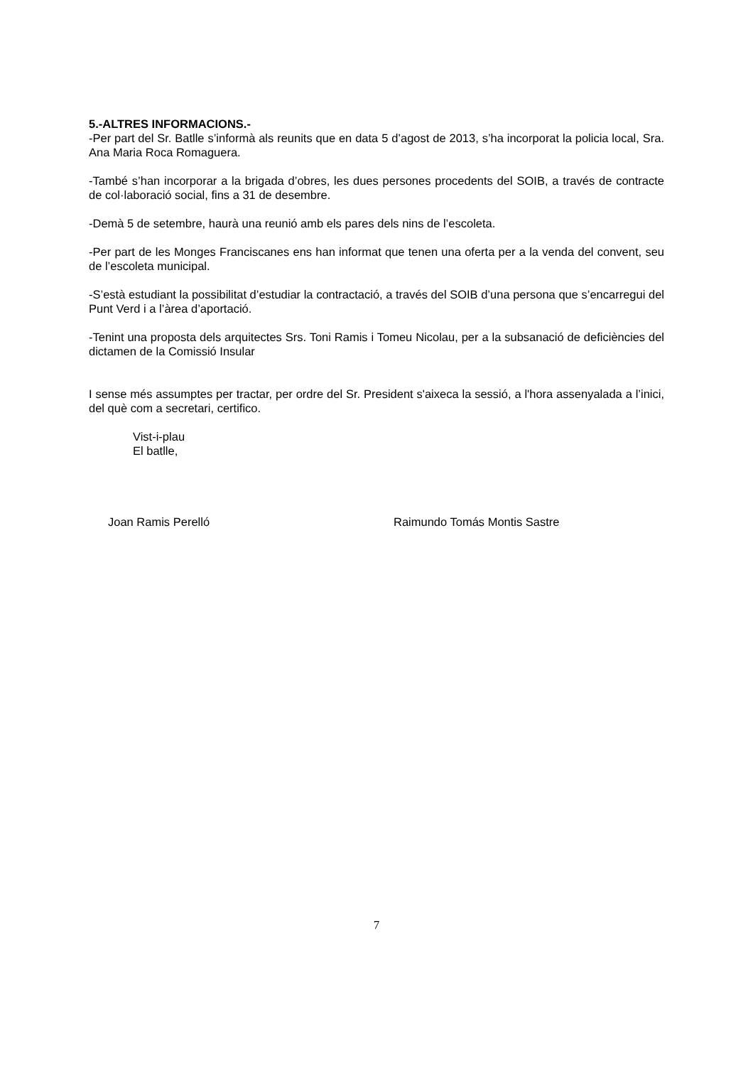5.-ALTRES INFORMACIONS.-
-Per part del Sr. Batlle s’informà als reunits que en data 5 d’agost de 2013, s’ha incorporat la policia local, Sra. Ana Maria Roca Romaguera.
-També s’han incorporar a la brigada d’obres, les dues persones procedents del SOIB, a través de contracte de col·laboració social, fins a 31 de desembre.
-Demà 5 de setembre, haurà una reunió amb els pares dels nins de l’escoleta.
-Per part de les Monges Franciscanes ens han informat que tenen una oferta per a la venda del convent, seu de l’escoleta municipal.
-S’està estudiant la possibilitat d’estudiar la contractació, a través del SOIB d’una persona que s’encarregui del Punt Verd i a l’àrea d’aportació.
-Tenint una proposta dels arquitectes Srs. Toni Ramis i Tomeu Nicolau, per a la subsanació de deficiències del dictamen de la Comissió Insular
I sense més assumptes per tractar, per ordre del Sr. President s'aixeca la sessió, a l'hora assenyalada a l’inici, del què com a secretari, certifico.
Vist-i-plau
El batlle,
Joan Ramis Perelló Raimundo Tomás Montis Sastre
7